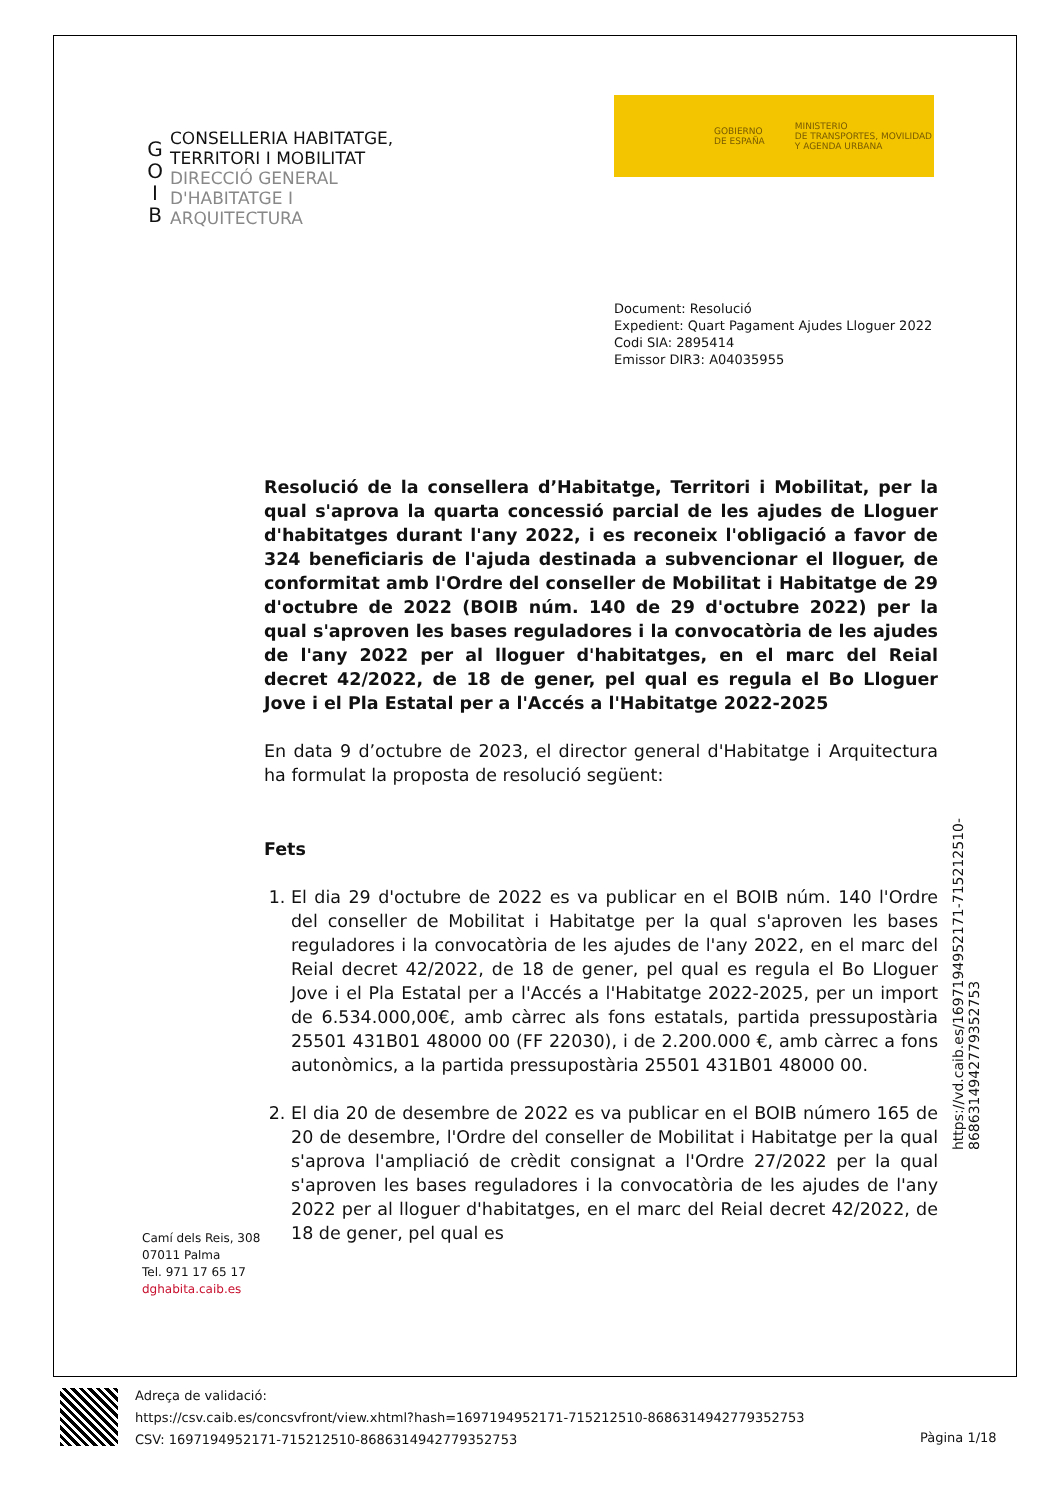G
O
I
B
CONSELLERIA HABITATGE,
TERRITORI I MOBILITAT
DIRECCIÓ GENERAL
D'HABITATGE I
ARQUITECTURA
GOBIERNO
DE ESPAÑA MINISTERIO
DE TRANSPORTES, MOVILIDAD
Y AGENDA URBANA
Document: Resolució
Expedient: Quart Pagament Ajudes Lloguer 2022
Codi SIA: 2895414
Emissor DIR3: A04035955
Resolució de la consellera d’Habitatge, Territori i Mobilitat, per la qual s'aprova la quarta concessió parcial de les ajudes de Lloguer d'habitatges durant l'any 2022, i es reconeix l'obligació a favor de 324 beneficiaris de l'ajuda destinada a subvencionar el lloguer, de conformitat amb l'Ordre del conseller de Mobilitat i Habitatge de 29 d'octubre de 2022 (BOIB núm. 140 de 29 d'octubre 2022) per la qual s'aproven les bases reguladores i la convocatòria de les ajudes de l'any 2022 per al lloguer d'habitatges, en el marc del Reial decret 42/2022, de 18 de gener, pel qual es regula el Bo Lloguer Jove i el Pla Estatal per a l'Accés a l'Habitatge 2022-2025
En data 9 d’octubre de 2023, el director general d'Habitatge i Arquitectura ha formulat la proposta de resolució següent:
Fets
1. El dia 29 d'octubre de 2022 es va publicar en el BOIB núm. 140 l'Ordre del conseller de Mobilitat i Habitatge per la qual s'aproven les bases reguladores i la convocatòria de les ajudes de l'any 2022, en el marc del Reial decret 42/2022, de 18 de gener, pel qual es regula el Bo Lloguer Jove i el Pla Estatal per a l'Accés a l'Habitatge 2022-2025, per un import de 6.534.000,00€, amb càrrec als fons estatals, partida pressupostària 25501 431B01 48000 00 (FF 22030), i de 2.200.000 €, amb càrrec a fons autonòmics, a la partida pressupostària 25501 431B01 48000 00.
2. El dia 20 de desembre de 2022 es va publicar en el BOIB número 165 de 20 de desembre, l'Ordre del conseller de Mobilitat i Habitatge per la qual s'aprova l'ampliació de crèdit consignat a l'Ordre 27/2022 per la qual s'aproven les bases reguladores i la convocatòria de les ajudes de l'any 2022 per al lloguer d'habitatges, en el marc del Reial decret 42/2022, de 18 de gener, pel qual es
https://vd.caib.es/1697194952171-715212510-8686314942779352753
Camí dels Reis, 308
07011 Palma
Tel. 971 17 65 17
dghabita.caib.es
Adreça de validació:
https://csv.caib.es/concsvfront/view.xhtml?hash=1697194952171-715212510-8686314942779352753
CSV: 1697194952171-715212510-8686314942779352753
Pàgina 1/18